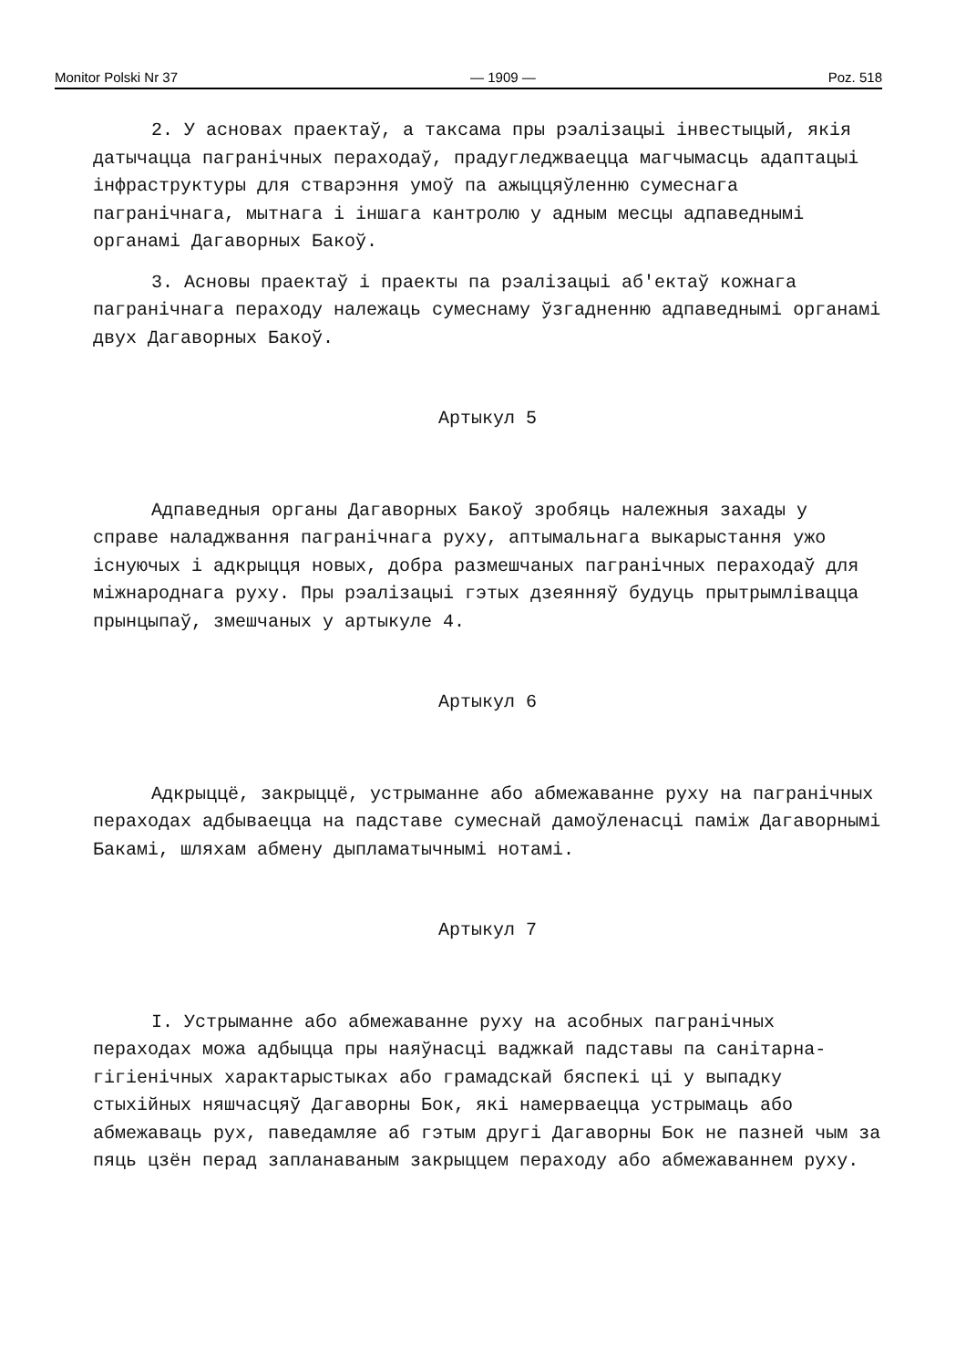Monitor Polski Nr 37 — 1909 — Poz. 518
2. У асновах праектаў, а таксама пры рэалізацыі інвестыцый, якія датычацца пагранічных пераходаў, прадугледжваецца магчымасць адаптацыі інфраструктуры для стварэння умоў па ажыццяўленню сумеснага пагранічнага, мытнага і іншага кантролю у адным месцы адпаведнымі органамі Дагаворных Бакоў.
3. Асновы праектаў і праекты па рэалізацыі аб'ектаў кожнага пагранічнага пераходу належаць сумеснаму ўзгадненню адпаведнымі органамі двух Дагаворных Бакоў.
Артыкул 5
Адпаведныя органы Дагаворных Бакоў зробяць належныя захады у справе наладжвання пагранічнага руху, аптымальнага выкарыстання ужо існуючых і адкрыцця новых, добра размешчаных пагранічных пераходаў для міжнароднага руху. Пры рэалізацыі гэтых дзеянняў будуць прытрымлівацца прынцыпаў, змешчаных у артыкуле 4.
Артыкул 6
Адкрыццё, закрыццё, устрыманне або абмежаванне руху на пагранічных пераходах адбываецца на падставе сумеснай дамоўленасці паміж Дагаворнымі Бакамі, шляхам абмену дыпламатычнымі нотамі.
Артыкул 7
I. Устрыманне або абмежаванне руху на асобных пагранічных пераходах можа адбыцца пры наяўнасці ваджкай падставы па санітарна-гігіенічных характарыстыках або грамадскай бяспекі ці у выпадку стыхійных няшчасцяў Дагаворны Бок, які намерваецца устрымаць або абмежаваць рух, паведамляе аб гэтым другі Дагаворны Бок не пазней чым за пяць цзён перад запланаваным закрыццем пераходу або абмежаваннем руху.